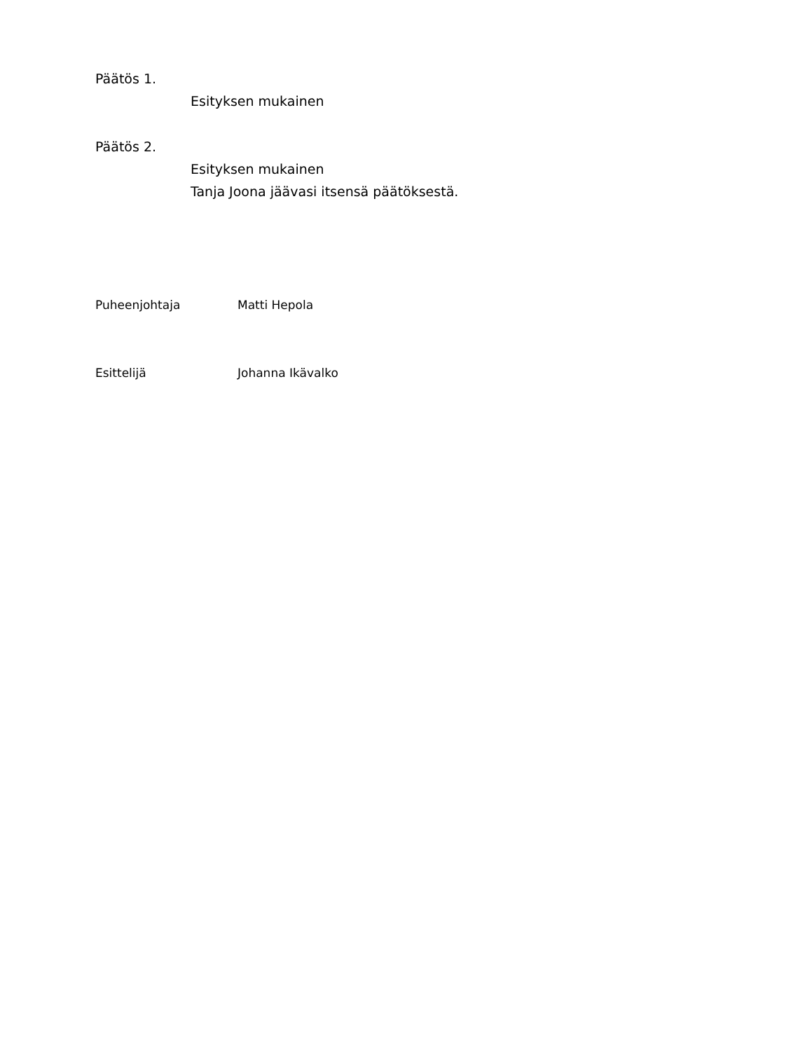Päätös 1.
Esityksen mukainen
Päätös 2.
Esityksen mukainen
Tanja Joona jäävasi itsensä päätöksestä.
Puheenjohtaja Matti Hepola
Esittelijä Johanna Ikävalko